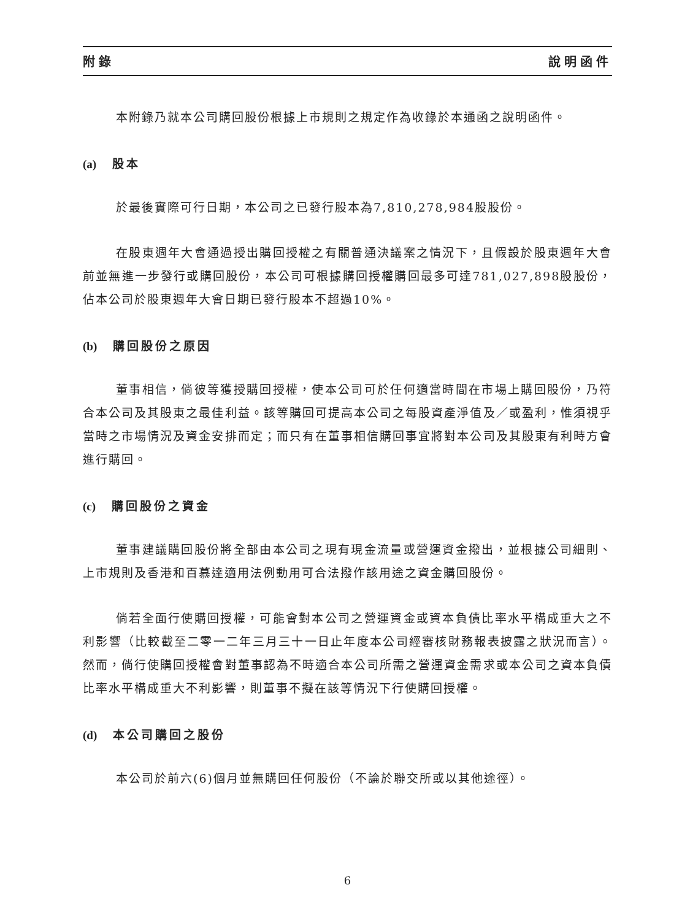附錄 說明函件
本附錄乃就本公司購回股份根據上市規則之規定作為收錄於本通函之說明函件。
(a) 股本
於最後實際可行日期，本公司之已發行股本為7,810,278,984股股份。
在股東週年大會通過授出購回授權之有關普通決議案之情況下，且假設於股東週年大會前並無進一步發行或購回股份，本公司可根據購回授權購回最多可達781,027,898股股份，佔本公司於股東週年大會日期已發行股本不超過10%。
(b) 購回股份之原因
董事相信，倘彼等獲授購回授權，使本公司可於任何適當時間在市場上購回股份，乃符合本公司及其股東之最佳利益。該等購回可提高本公司之每股資產淨值及／或盈利，惟須視乎當時之市場情況及資金安排而定；而只有在董事相信購回事宜將對本公司及其股東有利時方會進行購回。
(c) 購回股份之資金
董事建議購回股份將全部由本公司之現有現金流量或營運資金撥出，並根據公司細則、上市規則及香港和百慕達適用法例動用可合法撥作該用途之資金購回股份。
倘若全面行使購回授權，可能會對本公司之營運資金或資本負債比率水平構成重大之不利影響（比較截至二零一二年三月三十一日止年度本公司經審核財務報表披露之狀況而言）。然而，倘行使購回授權會對董事認為不時適合本公司所需之營運資金需求或本公司之資本負債比率水平構成重大不利影響，則董事不擬在該等情況下行使購回授權。
(d) 本公司購回之股份
本公司於前六(6)個月並無購回任何股份（不論於聯交所或以其他途徑）。
6